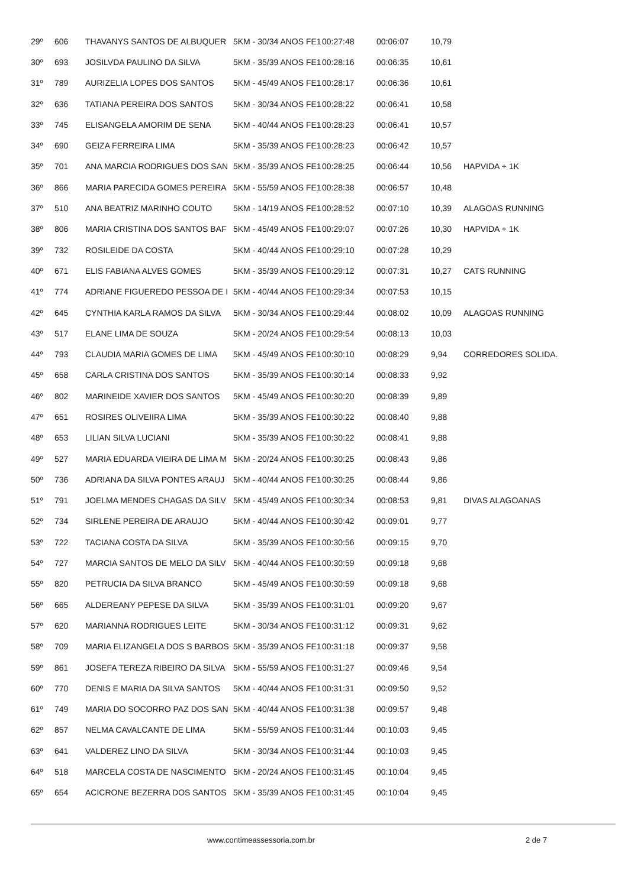| 29º | 606 | THAVANYS SANTOS DE ALBUQUER | 5KM - 30/34 ANOS FE1 | 00:27:48 | 00:06:07 | 10,79 | |
| 30º | 693 | JOSILVDA PAULINO DA SILVA | 5KM - 35/39 ANOS FE1 | 00:28:16 | 00:06:35 | 10,61 | |
| 31º | 789 | AURIZELIA LOPES DOS SANTOS | 5KM - 45/49 ANOS FE1 | 00:28:17 | 00:06:36 | 10,61 | |
| 32º | 636 | TATIANA PEREIRA DOS SANTOS | 5KM - 30/34 ANOS FE1 | 00:28:22 | 00:06:41 | 10,58 | |
| 33º | 745 | ELISANGELA AMORIM DE SENA | 5KM - 40/44 ANOS FE1 | 00:28:23 | 00:06:41 | 10,57 | |
| 34º | 690 | GEIZA FERREIRA LIMA | 5KM - 35/39 ANOS FE1 | 00:28:23 | 00:06:42 | 10,57 | |
| 35º | 701 | ANA MARCIA RODRIGUES DOS SAN | 5KM - 35/39 ANOS FE1 | 00:28:25 | 00:06:44 | 10,56 | HAPVIDA + 1K |
| 36º | 866 | MARIA PARECIDA GOMES PEREIRA | 5KM - 55/59 ANOS FE1 | 00:28:38 | 00:06:57 | 10,48 | |
| 37º | 510 | ANA BEATRIZ MARINHO COUTO | 5KM - 14/19 ANOS FE1 | 00:28:52 | 00:07:10 | 10,39 | ALAGOAS RUNNING |
| 38º | 806 | MARIA CRISTINA DOS SANTOS BAF | 5KM - 45/49 ANOS FE1 | 00:29:07 | 00:07:26 | 10,30 | HAPVIDA + 1K |
| 39º | 732 | ROSILEIDE DA COSTA | 5KM - 40/44 ANOS FE1 | 00:29:10 | 00:07:28 | 10,29 | |
| 40º | 671 | ELIS FABIANA ALVES GOMES | 5KM - 35/39 ANOS FE1 | 00:29:12 | 00:07:31 | 10,27 | CATS RUNNING |
| 41º | 774 | ADRIANE FIGUEREDO PESSOA DE I | 5KM - 40/44 ANOS FE1 | 00:29:34 | 00:07:53 | 10,15 | |
| 42º | 645 | CYNTHIA KARLA RAMOS DA SILVA | 5KM - 30/34 ANOS FE1 | 00:29:44 | 00:08:02 | 10,09 | ALAGOAS RUNNING |
| 43º | 517 | ELANE LIMA DE SOUZA | 5KM - 20/24 ANOS FE1 | 00:29:54 | 00:08:13 | 10,03 | |
| 44º | 793 | CLAUDIA MARIA GOMES DE LIMA | 5KM - 45/49 ANOS FE1 | 00:30:10 | 00:08:29 | 9,94 | CORREDORES SOLIDA. |
| 45º | 658 | CARLA CRISTINA DOS SANTOS | 5KM - 35/39 ANOS FE1 | 00:30:14 | 00:08:33 | 9,92 | |
| 46º | 802 | MARINEIDE XAVIER DOS SANTOS | 5KM - 45/49 ANOS FE1 | 00:30:20 | 00:08:39 | 9,89 | |
| 47º | 651 | ROSIRES OLIVEIIRA LIMA | 5KM - 35/39 ANOS FE1 | 00:30:22 | 00:08:40 | 9,88 | |
| 48º | 653 | LILIAN SILVA LUCIANI | 5KM - 35/39 ANOS FE1 | 00:30:22 | 00:08:41 | 9,88 | |
| 49º | 527 | MARIA EDUARDA VIEIRA DE LIMA M | 5KM - 20/24 ANOS FE1 | 00:30:25 | 00:08:43 | 9,86 | |
| 50º | 736 | ADRIANA DA SILVA PONTES ARAUJ | 5KM - 40/44 ANOS FE1 | 00:30:25 | 00:08:44 | 9,86 | |
| 51º | 791 | JOELMA MENDES CHAGAS DA SILV | 5KM - 45/49 ANOS FE1 | 00:30:34 | 00:08:53 | 9,81 | DIVAS ALAGOANAS |
| 52º | 734 | SIRLENE PEREIRA DE ARAUJO | 5KM - 40/44 ANOS FE1 | 00:30:42 | 00:09:01 | 9,77 | |
| 53º | 722 | TACIANA COSTA DA SILVA | 5KM - 35/39 ANOS FE1 | 00:30:56 | 00:09:15 | 9,70 | |
| 54º | 727 | MARCIA SANTOS DE MELO DA SILV | 5KM - 40/44 ANOS FE1 | 00:30:59 | 00:09:18 | 9,68 | |
| 55º | 820 | PETRUCIA DA SILVA BRANCO | 5KM - 45/49 ANOS FE1 | 00:30:59 | 00:09:18 | 9,68 | |
| 56º | 665 | ALDEREANY PEPESE DA SILVA | 5KM - 35/39 ANOS FE1 | 00:31:01 | 00:09:20 | 9,67 | |
| 57º | 620 | MARIANNA RODRIGUES LEITE | 5KM - 30/34 ANOS FE1 | 00:31:12 | 00:09:31 | 9,62 | |
| 58º | 709 | MARIA ELIZANGELA DOS S BARBOS | 5KM - 35/39 ANOS FE1 | 00:31:18 | 00:09:37 | 9,58 | |
| 59º | 861 | JOSEFA TEREZA RIBEIRO DA SILVA | 5KM - 55/59 ANOS FE1 | 00:31:27 | 00:09:46 | 9,54 | |
| 60º | 770 | DENIS E MARIA DA SILVA SANTOS | 5KM - 40/44 ANOS FE1 | 00:31:31 | 00:09:50 | 9,52 | |
| 61º | 749 | MARIA DO SOCORRO PAZ DOS SAN | 5KM - 40/44 ANOS FE1 | 00:31:38 | 00:09:57 | 9,48 | |
| 62º | 857 | NELMA CAVALCANTE DE LIMA | 5KM - 55/59 ANOS FE1 | 00:31:44 | 00:10:03 | 9,45 | |
| 63º | 641 | VALDEREZ LINO DA SILVA | 5KM - 30/34 ANOS FE1 | 00:31:44 | 00:10:03 | 9,45 | |
| 64º | 518 | MARCELA COSTA DE NASCIMENTO | 5KM - 20/24 ANOS FE1 | 00:31:45 | 00:10:04 | 9,45 | |
| 65º | 654 | ACICRONE BEZERRA DOS SANTOS | 5KM - 35/39 ANOS FE1 | 00:31:45 | 00:10:04 | 9,45 | |
www.contimeassessoria.com.br 2 de 7